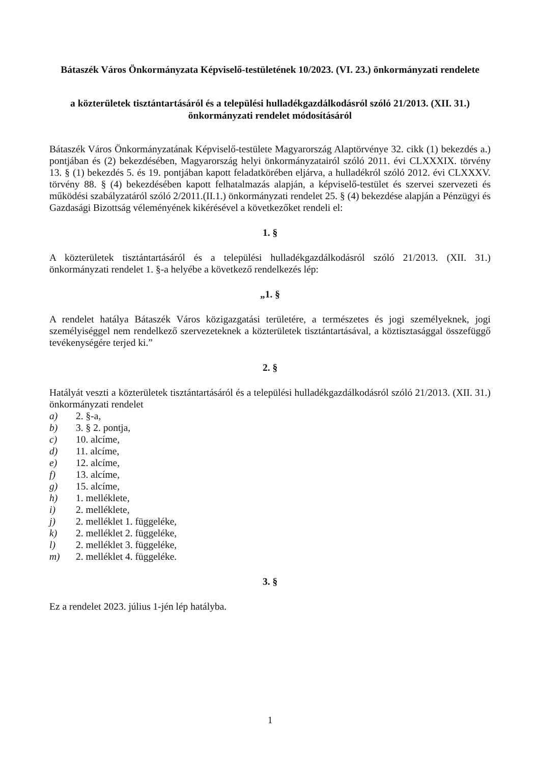Bátaszék Város Önkormányzata Képviselő-testületének 10/2023. (VI. 23.) önkormányzati rendelete
a közterületek tisztántartásáról és a települési hulladékgazdálkodásról szóló 21/2013. (XII. 31.) önkormányzati rendelet módosításáról
Bátaszék Város Önkormányzatának Képviselő-testülete Magyarország Alaptörvénye 32. cikk (1) bekezdés a.) pontjában és (2) bekezdésében, Magyarország helyi önkormányzatairól szóló 2011. évi CLXXXIX. törvény 13. § (1) bekezdés 5. és 19. pontjában kapott feladatkörében eljárva, a hulladékról szóló 2012. évi CLXXXV. törvény 88. § (4) bekezdésében kapott felhatalmazás alapján, a képviselő-testület és szervei szervezeti és működési szabályzatáról szóló 2/2011.(II.1.) önkormányzati rendelet 25. § (4) bekezdése alapján a Pénzügyi és Gazdasági Bizottság véleményének kikérésével a következőket rendeli el:
1. §
A közterületek tisztántartásáról és a települési hulladékgazdálkodásról szóló 21/2013. (XII. 31.) önkormányzati rendelet 1. §-a helyébe a következő rendelkezés lép:
„1. §
A rendelet hatálya Bátaszék Város közigazgatási területére, a természetes és jogi személyeknek, jogi személyiséggel nem rendelkező szervezeteknek a közterületek tisztántartásával, a köztisztasággal összefüggő tevékenységére terjed ki.”
2. §
Hatályát veszti a közterületek tisztántartásáról és a települési hulladékgazdálkodásról szóló 21/2013. (XII. 31.) önkormányzati rendelet
a) 2. §-a,
b) 3. § 2. pontja,
c) 10. alcíme,
d) 11. alcíme,
e) 12. alcíme,
f) 13. alcíme,
g) 15. alcíme,
h) 1. melléklete,
i) 2. melléklete,
j) 2. melléklet 1. függeléke,
k) 2. melléklet 2. függeléke,
l) 2. melléklet 3. függeléke,
m) 2. melléklet 4. függeléke.
3. §
Ez a rendelet 2023. július 1-jén lép hatályba.
1